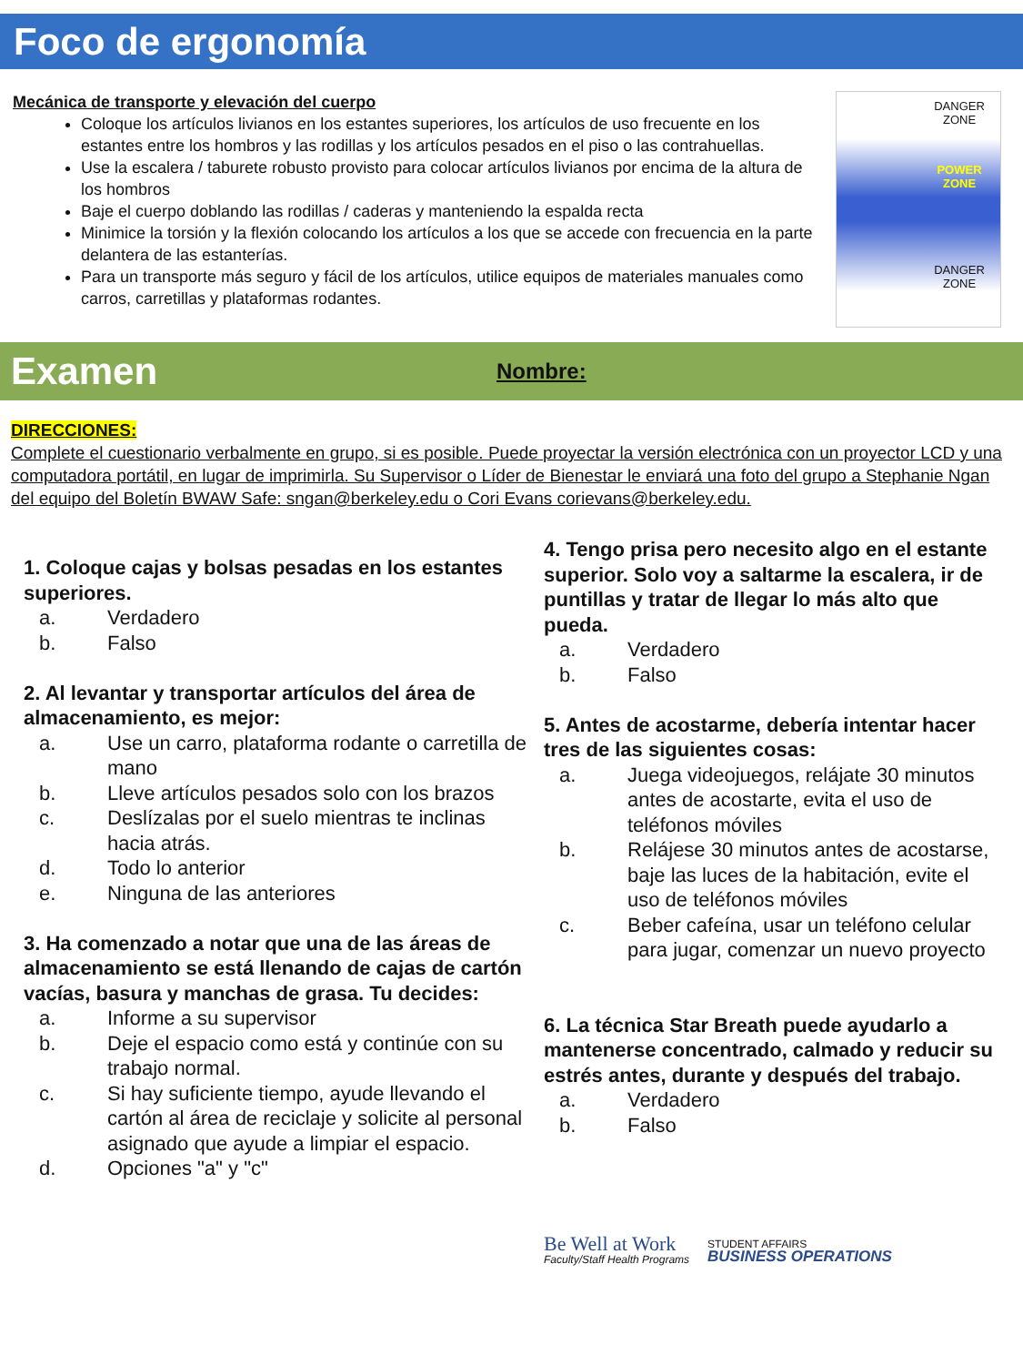Foco de ergonomía
Mecánica de transporte y elevación del cuerpo
Coloque los artículos livianos en los estantes superiores, los artículos de uso frecuente en los estantes entre los hombros y las rodillas y los artículos pesados en el piso o las contrahuellas.
Use la escalera / taburete robusto provisto para colocar artículos livianos por encima de la altura de los hombros
Baje el cuerpo doblando las rodillas / caderas y manteniendo la espalda recta
Minimice la torsión y la flexión colocando los artículos a los que se accede con frecuencia en la parte delantera de las estanterías.
Para un transporte más seguro y fácil de los artículos, utilice equipos de materiales manuales como carros, carretillas y plataformas rodantes.
DANGER
ZONE
POWER
ZONE
DANGER
ZONE
Examen
Nombre:
DIRECCIONES:
Complete el cuestionario verbalmente en grupo, si es posible. Puede proyectar la versión electrónica con un proyector LCD y una computadora portátil, en lugar de imprimirla. Su Supervisor o Líder de Bienestar le enviará una foto del grupo a Stephanie Ngan del equipo del Boletín BWAW Safe: sngan@berkeley.edu o Cori Evans corievans@berkeley.edu.
1. Coloque cajas y bolsas pesadas en los estantes superiores.
a. Verdadero
b. Falso
2. Al levantar y transportar artículos del área de almacenamiento, es mejor:
a. Use un carro, plataforma rodante o carretilla de mano
b. Lleve artículos pesados solo con los brazos
c. Deslízalas por el suelo mientras te inclinas hacia atrás.
d. Todo lo anterior
e. Ninguna de las anteriores
3. Ha comenzado a notar que una de las áreas de almacenamiento se está llenando de cajas de cartón vacías, basura y manchas de grasa. Tu decides:
a. Informe a su supervisor
b. Deje el espacio como está y continúe con su trabajo normal.
c. Si hay suficiente tiempo, ayude llevando el cartón al área de reciclaje y solicite al personal asignado que ayude a limpiar el espacio.
d. Opciones "a" y "c"
4. Tengo prisa pero necesito algo en el estante superior. Solo voy a saltarme la escalera, ir de puntillas y tratar de llegar lo más alto que pueda.
a. Verdadero
b. Falso
5. Antes de acostarme, debería intentar hacer tres de las siguientes cosas:
a. Juega videojuegos, relájate 30 minutos antes de acostarte, evita el uso de teléfonos móviles
b. Relájese 30 minutos antes de acostarse, baje las luces de la habitación, evite el uso de teléfonos móviles
c. Beber cafeína, usar un teléfono celular para jugar, comenzar un nuevo proyecto
6. La técnica Star Breath puede ayudarlo a mantenerse concentrado, calmado y reducir su estrés antes, durante y después del trabajo.
a. Verdadero
b. Falso
Be Well at Work
Faculty/Staff Health Programs
STUDENT AFFAIRS
BUSINESS OPERATIONS